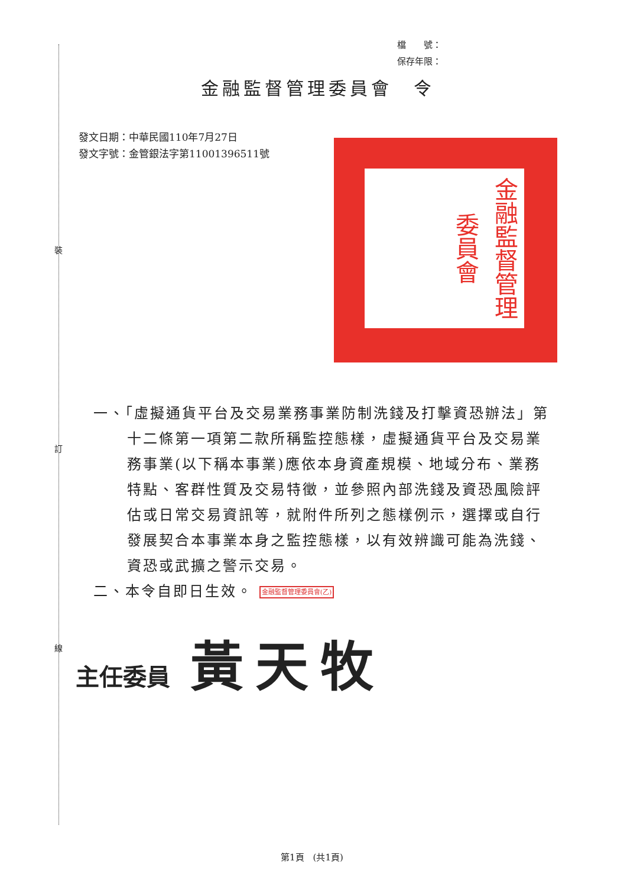裝
訂
線
檔　　號：
保存年限：
金融監督管理委員會　令
發文日期：中華民國110年7月27日
發文字號：金管銀法字第11001396511號
金融監督管理委員會
一、「虛擬通貨平台及交易業務事業防制洗錢及打擊資恐辦法」第十二條第一項第二款所稱監控態樣，虛擬通貨平台及交易業務事業(以下稱本事業)應依本身資產規模、地域分布、業務特點、客群性質及交易特徵，並參照內部洗錢及資恐風險評估或日常交易資訊等，就附件所列之態樣例示，選擇或自行發展契合本事業本身之監控態樣，以有效辨識可能為洗錢、資恐或武擴之警示交易。
二、本令自即日生效。 金融監督管理委員會(乙)
主任委員 黃天牧
第1頁　(共1頁)